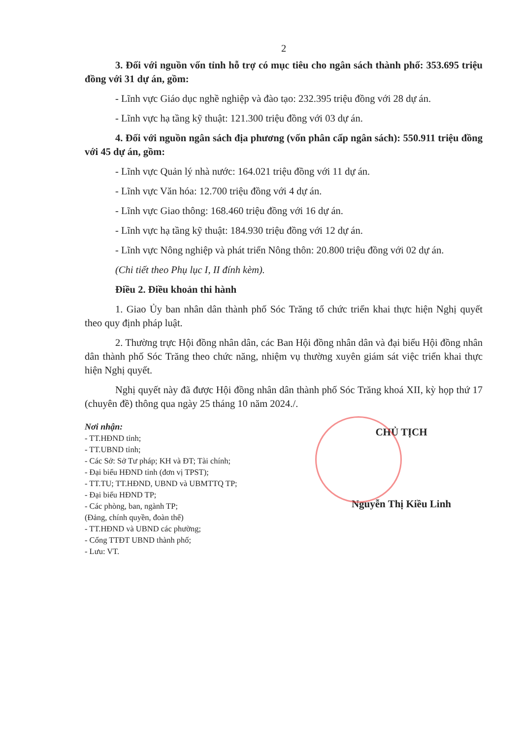2
3. Đối với nguồn vốn tỉnh hỗ trợ có mục tiêu cho ngân sách thành phố: 353.695 triệu đồng với 31 dự án, gồm:
- Lĩnh vực Giáo dục nghề nghiệp và đào tạo: 232.395 triệu đồng với 28 dự án.
- Lĩnh vực hạ tầng kỹ thuật: 121.300 triệu đồng với 03 dự án.
4. Đối với nguồn ngân sách địa phương (vốn phân cấp ngân sách): 550.911 triệu đồng với 45 dự án, gồm:
- Lĩnh vực Quản lý nhà nước: 164.021 triệu đồng với 11 dự án.
- Lĩnh vực Văn hóa: 12.700 triệu đồng với 4 dự án.
- Lĩnh vực Giao thông: 168.460 triệu đồng với 16 dự án.
- Lĩnh vực hạ tầng kỹ thuật: 184.930 triệu đồng với 12 dự án.
- Lĩnh vực Nông nghiệp và phát triển Nông thôn: 20.800 triệu đồng với 02 dự án.
(Chi tiết theo Phụ lục I, II đính kèm).
Điều 2. Điều khoản thi hành
1. Giao Ủy ban nhân dân thành phố Sóc Trăng tổ chức triển khai thực hiện Nghị quyết theo quy định pháp luật.
2. Thường trực Hội đồng nhân dân, các Ban Hội đồng nhân dân và đại biểu Hội đồng nhân dân thành phố Sóc Trăng theo chức năng, nhiệm vụ thường xuyên giám sát việc triển khai thực hiện Nghị quyết.
Nghị quyết này đã được Hội đồng nhân dân thành phố Sóc Trăng khoá XII, kỳ họp thứ 17 (chuyên đề) thông qua ngày 25 tháng 10 năm 2024./.
Nơi nhận:
- TT.HĐND tỉnh;
- TT.UBND tỉnh;
- Các Sở: Sở Tư pháp; KH và ĐT; Tài chính;
- Đại biểu HĐND tỉnh (đơn vị TPST);
- TT.TU; TT.HĐND, UBND và UBMTTQ TP;
- Đại biểu HĐND TP;
- Các phòng, ban, ngành TP;
(Đảng, chính quyền, đoàn thể)
- TT.HĐND và UBND các phường;
- Cổng TTĐT UBND thành phố;
- Lưu: VT.
CHỦ TỊCH
Nguyễn Thị Kiều Linh